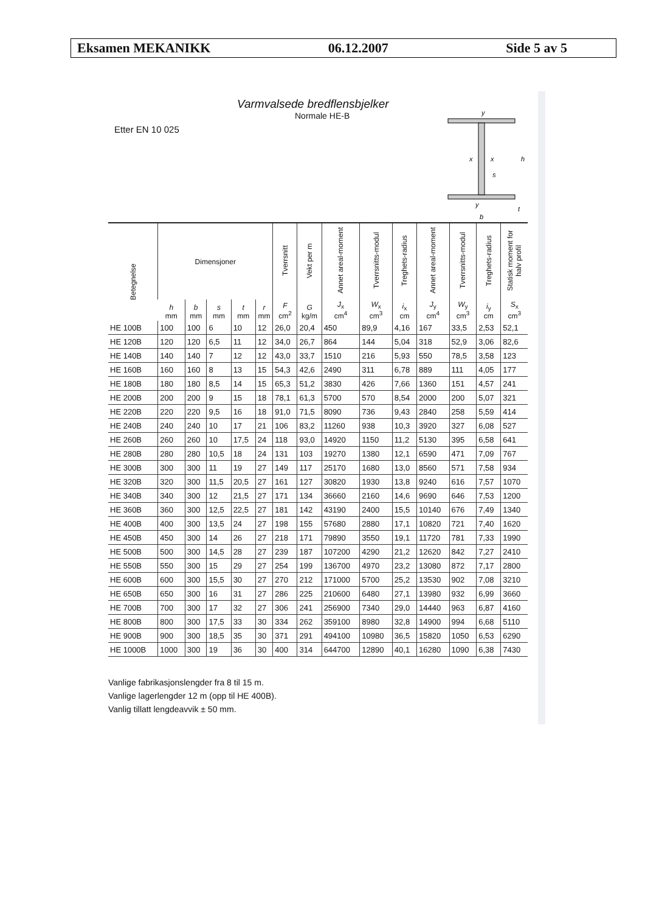Eksamen MEKANIKK 06.12.2007 Side 5 av 5
Varmvalsede bredflensbjelker
Normale HE-B
Etter EN 10 025
y
x
x
s
h
t
y
b
| Betegnelse | Dimensjoner | | | | | Tverrsnitt | Vekt per m | Annet areal-moment | Tverrsnitts-modul | Treghets-radius | Annet areal-moment | Tverrsnitts-modul | Treghets-radius | Statisk moment for halv profil |
| --- | --- | --- | --- | --- | --- | --- | --- | --- | --- | --- | --- | --- | --- | --- |
| | h mm | b mm | s mm | t mm | r mm | F cm<sup>2</sup> | G kg/m | J<sub>x</sub> cm<sup>4</sup> | W<sub>x</sub> cm<sup>3</sup> | i<sub>x</sub> cm | J<sub>y</sub> cm<sup>4</sup> | W<sub>y</sub> cm<sup>3</sup> | i<sub>y</sub> cm | S<sub>x</sub> cm<sup>3</sup> |
| HE 100B | 100 | 100 | 6 | 10 | 12 | 26,0 | 20,4 | 450 | 89,9 | 4,16 | 167 | 33,5 | 2,53 | 52,1 |
| HE 120B | 120 | 120 | 6,5 | 11 | 12 | 34,0 | 26,7 | 864 | 144 | 5,04 | 318 | 52,9 | 3,06 | 82,6 |
| HE 140B | 140 | 140 | 7 | 12 | 12 | 43,0 | 33,7 | 1510 | 216 | 5,93 | 550 | 78,5 | 3,58 | 123 |
| HE 160B | 160 | 160 | 8 | 13 | 15 | 54,3 | 42,6 | 2490 | 311 | 6,78 | 889 | 111 | 4,05 | 177 |
| HE 180B | 180 | 180 | 8,5 | 14 | 15 | 65,3 | 51,2 | 3830 | 426 | 7,66 | 1360 | 151 | 4,57 | 241 |
| HE 200B | 200 | 200 | 9 | 15 | 18 | 78,1 | 61,3 | 5700 | 570 | 8,54 | 2000 | 200 | 5,07 | 321 |
| HE 220B | 220 | 220 | 9,5 | 16 | 18 | 91,0 | 71,5 | 8090 | 736 | 9,43 | 2840 | 258 | 5,59 | 414 |
| HE 240B | 240 | 240 | 10 | 17 | 21 | 106 | 83,2 | 11260 | 938 | 10,3 | 3920 | 327 | 6,08 | 527 |
| HE 260B | 260 | 260 | 10 | 17,5 | 24 | 118 | 93,0 | 14920 | 1150 | 11,2 | 5130 | 395 | 6,58 | 641 |
| HE 280B | 280 | 280 | 10,5 | 18 | 24 | 131 | 103 | 19270 | 1380 | 12,1 | 6590 | 471 | 7,09 | 767 |
| HE 300B | 300 | 300 | 11 | 19 | 27 | 149 | 117 | 25170 | 1680 | 13,0 | 8560 | 571 | 7,58 | 934 |
| HE 320B | 320 | 300 | 11,5 | 20,5 | 27 | 161 | 127 | 30820 | 1930 | 13,8 | 9240 | 616 | 7,57 | 1070 |
| HE 340B | 340 | 300 | 12 | 21,5 | 27 | 171 | 134 | 36660 | 2160 | 14,6 | 9690 | 646 | 7,53 | 1200 |
| HE 360B | 360 | 300 | 12,5 | 22,5 | 27 | 181 | 142 | 43190 | 2400 | 15,5 | 10140 | 676 | 7,49 | 1340 |
| HE 400B | 400 | 300 | 13,5 | 24 | 27 | 198 | 155 | 57680 | 2880 | 17,1 | 10820 | 721 | 7,40 | 1620 |
| HE 450B | 450 | 300 | 14 | 26 | 27 | 218 | 171 | 79890 | 3550 | 19,1 | 11720 | 781 | 7,33 | 1990 |
| HE 500B | 500 | 300 | 14,5 | 28 | 27 | 239 | 187 | 107200 | 4290 | 21,2 | 12620 | 842 | 7,27 | 2410 |
| HE 550B | 550 | 300 | 15 | 29 | 27 | 254 | 199 | 136700 | 4970 | 23,2 | 13080 | 872 | 7,17 | 2800 |
| HE 600B | 600 | 300 | 15,5 | 30 | 27 | 270 | 212 | 171000 | 5700 | 25,2 | 13530 | 902 | 7,08 | 3210 |
| HE 650B | 650 | 300 | 16 | 31 | 27 | 286 | 225 | 210600 | 6480 | 27,1 | 13980 | 932 | 6,99 | 3660 |
| HE 700B | 700 | 300 | 17 | 32 | 27 | 306 | 241 | 256900 | 7340 | 29,0 | 14440 | 963 | 6,87 | 4160 |
| HE 800B | 800 | 300 | 17,5 | 33 | 30 | 334 | 262 | 359100 | 8980 | 32,8 | 14900 | 994 | 6,68 | 5110 |
| HE 900B | 900 | 300 | 18,5 | 35 | 30 | 371 | 291 | 494100 | 10980 | 36,5 | 15820 | 1050 | 6,53 | 6290 |
| HE 1000B | 1000 | 300 | 19 | 36 | 30 | 400 | 314 | 644700 | 12890 | 40,1 | 16280 | 1090 | 6,38 | 7430 |
Vanlige fabrikasjonslengder fra 8 til 15 m.
Vanlige lagerlengder 12 m (opp til HE 400B).
Vanlig tillatt lengdeavvik ± 50 mm.